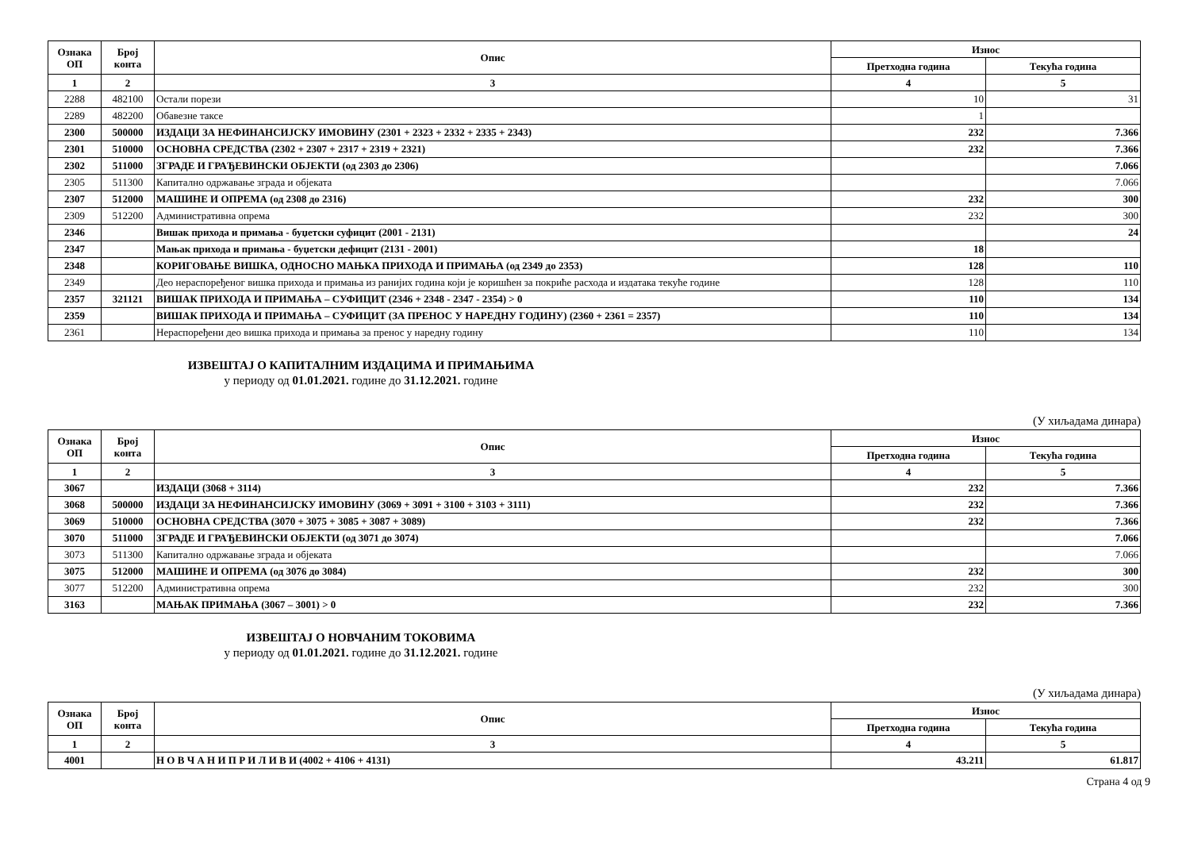| Ознака ОП | Број конта | Опис | Износ | |
| --- | --- | --- | --- | --- |
| | | | Претходна година | Текућа година |
| 1 | 2 | 3 | 4 | 5 |
| 2288 | 482100 | Остали порези | 10 | 31 |
| 2289 | 482200 | Обавезне таксе | 1 | |
| 2300 | 500000 | ИЗДАЦИ ЗА НЕФИНАНСИЈСКУ ИМОВИНУ (2301 + 2323 + 2332 + 2335 + 2343) | 232 | 7.366 |
| 2301 | 510000 | ОСНОВНА СРЕДСТВА (2302 + 2307 + 2317 + 2319 + 2321) | 232 | 7.366 |
| 2302 | 511000 | ЗГРАДЕ И ГРАЂЕВИНСКИ ОБЈЕКТИ (од 2303 до 2306) | | 7.066 |
| 2305 | 511300 | Капитално одржавање зграда и објеката | | 7.066 |
| 2307 | 512000 | МАШИНЕ И ОПРЕМА (од 2308 до 2316) | 232 | 300 |
| 2309 | 512200 | Административна опрема | 232 | 300 |
| 2346 | | Вишак прихода и примања - буџетски суфицит (2001 - 2131) | | 24 |
| 2347 | | Мањак прихода и примања - буџетски дефицит (2131 - 2001) | 18 | |
| 2348 | | КОРИГОВАЊЕ ВИШКА, ОДНОСНО МАЊКА ПРИХОДА И ПРИМАЊА (од 2349 до 2353) | 128 | 110 |
| 2349 | | Део нераспоређеног вишка прихода и примања из ранијих година који је коришћен за покриће расхода и издатака текуће године | 128 | 110 |
| 2357 | 321121 | ВИШАК ПРИХОДА И ПРИМАЊА – СУФИЦИТ (2346 + 2348 - 2347 - 2354) > 0 | 110 | 134 |
| 2359 | | ВИШАК ПРИХОДА И ПРИМАЊА – СУФИЦИТ (ЗА ПРЕНОС У НАРЕДНУ ГОДИНУ) (2360 + 2361 = 2357) | 110 | 134 |
| 2361 | | Нераспоређени део вишка прихода и примања за пренос у наредну годину | 110 | 134 |
ИЗВЕШТАЈ О КАПИТАЛНИМ ИЗДАЦИМА И ПРИМАЊИМА
у периоду од 01.01.2021. године до 31.12.2021. године
(У хиљадама динара)
| Ознака ОП | Број конта | Опис | Износ | |
| --- | --- | --- | --- | --- |
| | | | Претходна година | Текућа година |
| 1 | 2 | 3 | 4 | 5 |
| 3067 | | ИЗДАЦИ (3068 + 3114) | 232 | 7.366 |
| 3068 | 500000 | ИЗДАЦИ ЗА НЕФИНАНСИЈСКУ ИМОВИНУ (3069 + 3091 + 3100 + 3103 + 3111) | 232 | 7.366 |
| 3069 | 510000 | ОСНОВНА СРЕДСТВА (3070 + 3075 + 3085 + 3087 + 3089) | 232 | 7.366 |
| 3070 | 511000 | ЗГРАДЕ И ГРАЂЕВИНСКИ ОБЈЕКТИ (од 3071 до 3074) | | 7.066 |
| 3073 | 511300 | Капитално одржавање зграда и објеката | | 7.066 |
| 3075 | 512000 | МАШИНЕ И ОПРЕМА (од 3076 до 3084) | 232 | 300 |
| 3077 | 512200 | Административна опрема | 232 | 300 |
| 3163 | | МАЊАК ПРИМАЊА (3067 – 3001) > 0 | 232 | 7.366 |
ИЗВЕШТАЈ О НОВЧАНИМ ТОКОВИМА
у периоду од 01.01.2021. године до 31.12.2021. године
(У хиљадама динара)
| Ознака ОП | Број конта | Опис | Износ | |
| --- | --- | --- | --- | --- |
| | | | Претходна година | Текућа година |
| 1 | 2 | 3 | 4 | 5 |
| 4001 | | Н О В Ч А Н И П Р И Л И В И (4002 + 4106 + 4131) | 43.211 | 61.817 |
Страна 4 од 9